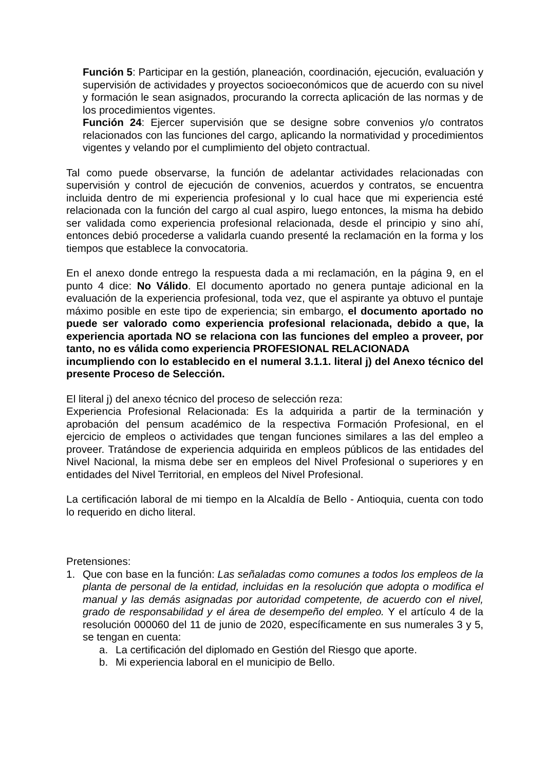Función 5: Participar en la gestión, planeación, coordinación, ejecución, evaluación y supervisión de actividades y proyectos socioeconómicos que de acuerdo con su nivel y formación le sean asignados, procurando la correcta aplicación de las normas y de los procedimientos vigentes.
Función 24: Ejercer supervisión que se designe sobre convenios y/o contratos relacionados con las funciones del cargo, aplicando la normatividad y procedimientos vigentes y velando por el cumplimiento del objeto contractual.
Tal como puede observarse, la función de adelantar actividades relacionadas con supervisión y control de ejecución de convenios, acuerdos y contratos, se encuentra incluida dentro de mi experiencia profesional y lo cual hace que mi experiencia esté relacionada con la función del cargo al cual aspiro, luego entonces, la misma ha debido ser validada como experiencia profesional relacionada, desde el principio y sino ahí, entonces debió procederse a validarla cuando presenté la reclamación en la forma y los tiempos que establece la convocatoria.
En el anexo donde entrego la respuesta dada a mi reclamación, en la página 9, en el punto 4 dice: No Válido. El documento aportado no genera puntaje adicional en la evaluación de la experiencia profesional, toda vez, que el aspirante ya obtuvo el puntaje máximo posible en este tipo de experiencia; sin embargo, el documento aportado no puede ser valorado como experiencia profesional relacionada, debido a que, la experiencia aportada NO se relaciona con las funciones del empleo a proveer, por tanto, no es válida como experiencia PROFESIONAL RELACIONADA
incumpliendo con lo establecido en el numeral 3.1.1. literal j) del Anexo técnico del presente Proceso de Selección.
El literal j) del anexo técnico del proceso de selección reza:
Experiencia Profesional Relacionada: Es la adquirida a partir de la terminación y aprobación del pensum académico de la respectiva Formación Profesional, en el ejercicio de empleos o actividades que tengan funciones similares a las del empleo a proveer. Tratándose de experiencia adquirida en empleos públicos de las entidades del Nivel Nacional, la misma debe ser en empleos del Nivel Profesional o superiores y en entidades del Nivel Territorial, en empleos del Nivel Profesional.
La certificación laboral de mi tiempo en la Alcaldía de Bello - Antioquia, cuenta con todo lo requerido en dicho literal.
Pretensiones:
1. Que con base en la función: Las señaladas como comunes a todos los empleos de la planta de personal de la entidad, incluidas en la resolución que adopta o modifica el manual y las demás asignadas por autoridad competente, de acuerdo con el nivel, grado de responsabilidad y el área de desempeño del empleo. Y el artículo 4 de la resolución 000060 del 11 de junio de 2020, específicamente en sus numerales 3 y 5, se tengan en cuenta:
a. La certificación del diplomado en Gestión del Riesgo que aporte.
b. Mi experiencia laboral en el municipio de Bello.